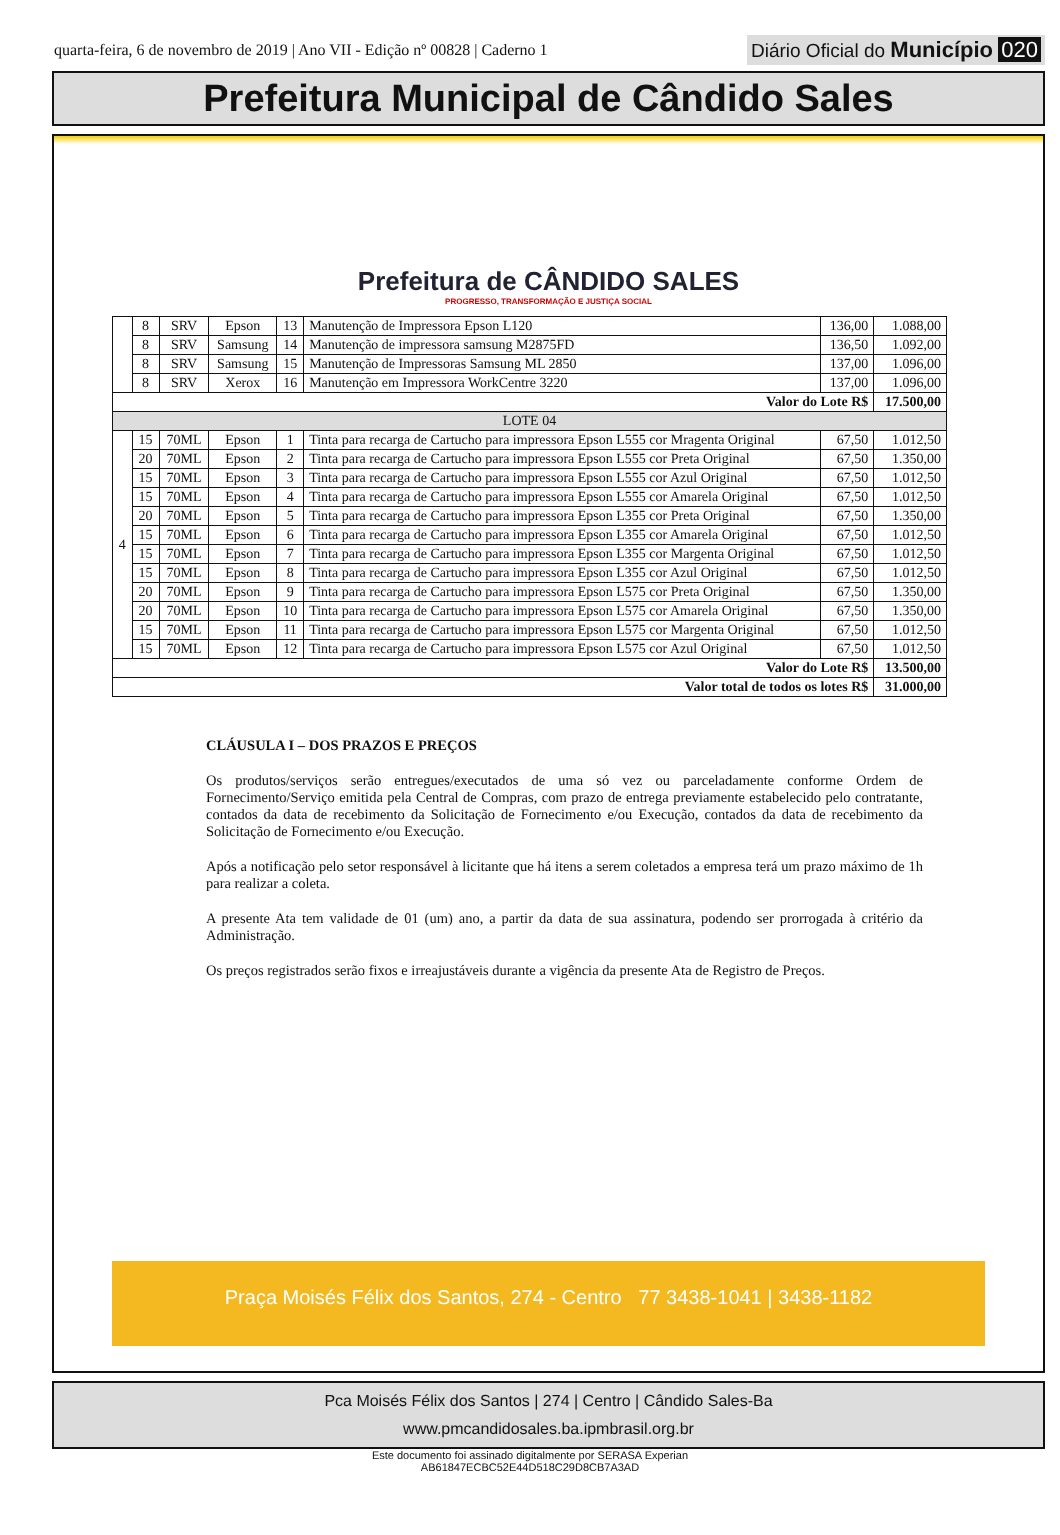quarta-feira, 6 de novembro de 2019 | Ano VII - Edição nº 00828 | Caderno 1
Diário Oficial do Município 020
Prefeitura Municipal de Cândido Sales
Prefeitura de CÂNDIDO SALES
PROGRESSO, TRANSFORMAÇÃO E JUSTIÇA SOCIAL
| | 8 | SRV | Epson | 13 | Manutenção de Impressora Epson L120 | 136,00 | 1.088,00 |
| | 8 | SRV | Samsung | 14 | Manutenção de impressora samsung M2875FD | 136,50 | 1.092,00 |
| | 8 | SRV | Samsung | 15 | Manutenção de Impressoras Samsung ML 2850 | 137,00 | 1.096,00 |
| | 8 | SRV | Xerox | 16 | Manutenção em Impressora WorkCentre 3220 | 137,00 | 1.096,00 |
| Valor do Lote R$ | | | | | | | 17.500,00 |
| LOTE 04 | | | | | | | |
| 4 | 15 | 70ML | Epson | 1 | Tinta para recarga de Cartucho para impressora Epson L555 cor Mragenta Original | 67,50 | 1.012,50 |
| | 20 | 70ML | Epson | 2 | Tinta para recarga de Cartucho para impressora Epson L555 cor Preta Original | 67,50 | 1.350,00 |
| | 15 | 70ML | Epson | 3 | Tinta para recarga de Cartucho para impressora Epson L555 cor Azul Original | 67,50 | 1.012,50 |
| | 15 | 70ML | Epson | 4 | Tinta para recarga de Cartucho para impressora Epson L555 cor Amarela Original | 67,50 | 1.012,50 |
| | 20 | 70ML | Epson | 5 | Tinta para recarga de Cartucho para impressora Epson L355 cor Preta Original | 67,50 | 1.350,00 |
| | 15 | 70ML | Epson | 6 | Tinta para recarga de Cartucho para impressora Epson L355 cor Amarela Original | 67,50 | 1.012,50 |
| | 15 | 70ML | Epson | 7 | Tinta para recarga de Cartucho para impressora Epson L355 cor Margenta Original | 67,50 | 1.012,50 |
| | 15 | 70ML | Epson | 8 | Tinta para recarga de Cartucho para impressora Epson L355 cor Azul Original | 67,50 | 1.012,50 |
| | 20 | 70ML | Epson | 9 | Tinta para recarga de Cartucho para impressora Epson L575 cor Preta Original | 67,50 | 1.350,00 |
| | 20 | 70ML | Epson | 10 | Tinta para recarga de Cartucho para impressora Epson L575 cor Amarela Original | 67,50 | 1.350,00 |
| | 15 | 70ML | Epson | 11 | Tinta para recarga de Cartucho para impressora Epson L575 cor Margenta Original | 67,50 | 1.012,50 |
| | 15 | 70ML | Epson | 12 | Tinta para recarga de Cartucho para impressora Epson L575 cor Azul Original | 67,50 | 1.012,50 |
| Valor do Lote R$ | | | | | | | 13.500,00 |
| Valor total de todos os lotes R$ | | | | | | | 31.000,00 |
CLÁUSULA I – DOS PRAZOS E PREÇOS
Os produtos/serviços serão entregues/executados de uma só vez ou parceladamente conforme Ordem de Fornecimento/Serviço emitida pela Central de Compras, com prazo de entrega previamente estabelecido pelo contratante, contados da data de recebimento da Solicitação de Fornecimento e/ou Execução, contados da data de recebimento da Solicitação de Fornecimento e/ou Execução.
Após a notificação pelo setor responsável à licitante que há itens a serem coletados a empresa terá um prazo máximo de 1h para realizar a coleta.
A presente Ata tem validade de 01 (um) ano, a partir da data de sua assinatura, podendo ser prorrogada à critério da Administração.
Os preços registrados serão fixos e irreajustáveis durante a vigência da presente Ata de Registro de Preços.
Praça Moisés Félix dos Santos, 274 - Centro 77 3438-1041 | 3438-1182
Pca Moisés Félix dos Santos | 274 | Centro | Cândido Sales-Ba
www.pmcandidosales.ba.ipmbrasil.org.br
Este documento foi assinado digitalmente por SERASA Experian
AB61847ECBC52E44D518C29D8CB7A3AD